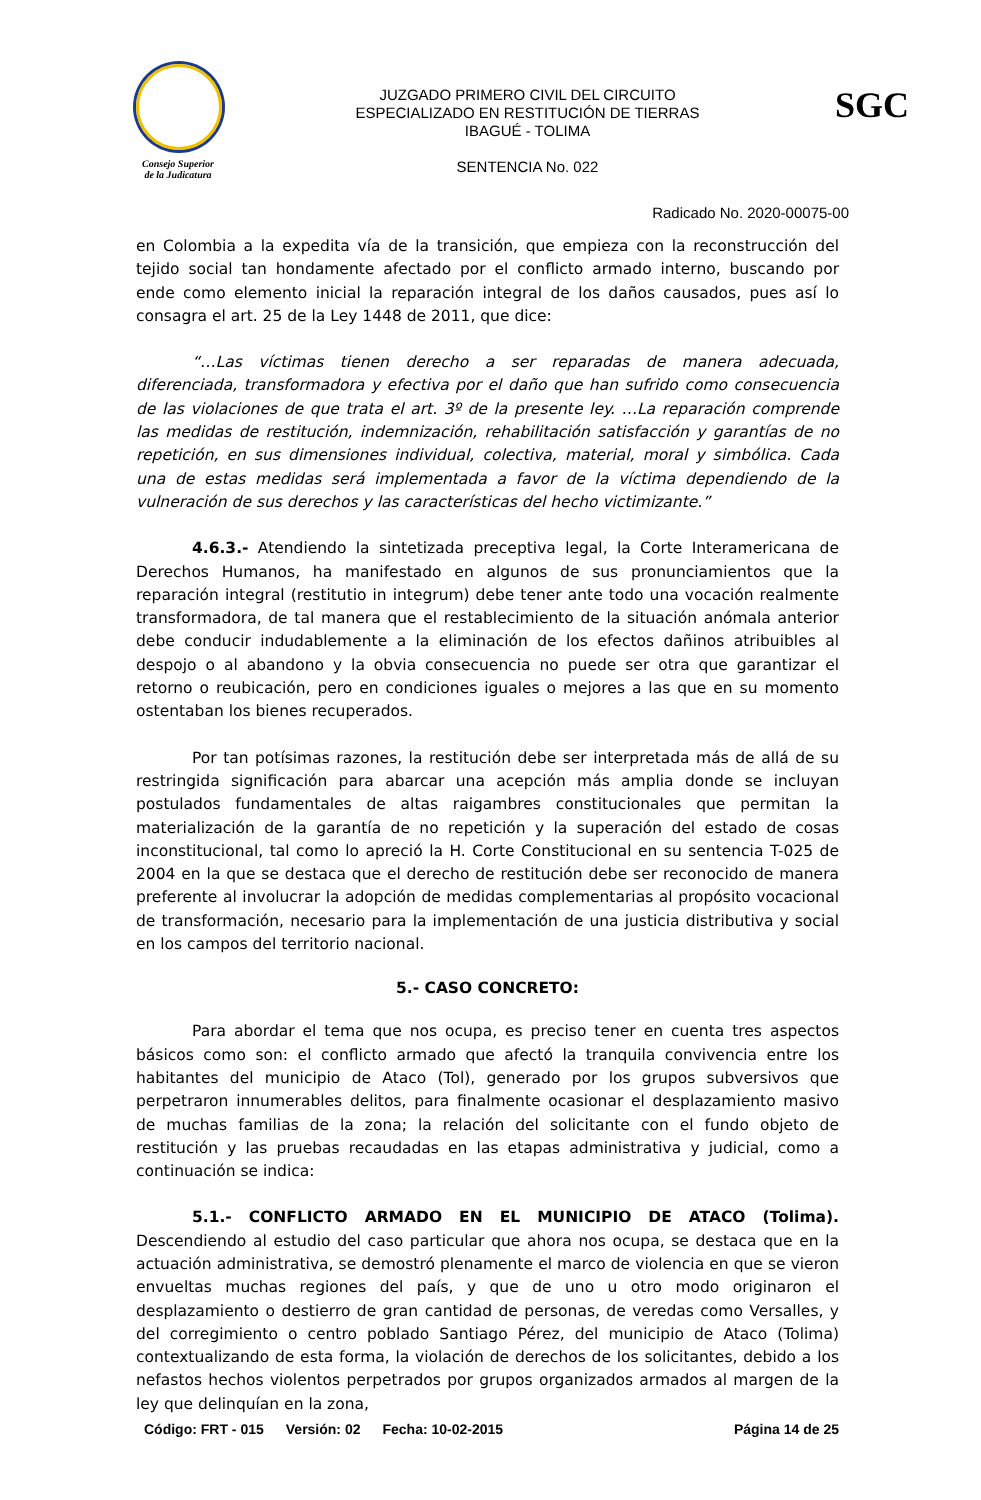Consejo Superior
de la Judicatura
JUZGADO PRIMERO CIVIL DEL CIRCUITO
ESPECIALIZADO EN RESTITUCIÓN DE TIERRAS
IBAGUÉ - TOLIMA
SENTENCIA No. 022
SGC
Radicado No. 2020-00075-00
en Colombia a la expedita vía de la transición, que empieza con la reconstrucción del tejido social tan hondamente afectado por el conflicto armado interno, buscando por ende como elemento inicial la reparación integral de los daños causados, pues así lo consagra el art. 25 de la Ley 1448 de 2011, que dice:
“…Las víctimas tienen derecho a ser reparadas de manera adecuada, diferenciada, transformadora y efectiva por el daño que han sufrido como consecuencia de las violaciones de que trata el art. 3º de la presente ley. …La reparación comprende las medidas de restitución, indemnización, rehabilitación satisfacción y garantías de no repetición, en sus dimensiones individual, colectiva, material, moral y simbólica. Cada una de estas medidas será implementada a favor de la víctima dependiendo de la vulneración de sus derechos y las características del hecho victimizante.”
4.6.3.- Atendiendo la sintetizada preceptiva legal, la Corte Interamericana de Derechos Humanos, ha manifestado en algunos de sus pronunciamientos que la reparación integral (restitutio in integrum) debe tener ante todo una vocación realmente transformadora, de tal manera que el restablecimiento de la situación anómala anterior debe conducir indudablemente a la eliminación de los efectos dañinos atribuibles al despojo o al abandono y la obvia consecuencia no puede ser otra que garantizar el retorno o reubicación, pero en condiciones iguales o mejores a las que en su momento ostentaban los bienes recuperados.
Por tan potísimas razones, la restitución debe ser interpretada más de allá de su restringida significación para abarcar una acepción más amplia donde se incluyan postulados fundamentales de altas raigambres constitucionales que permitan la materialización de la garantía de no repetición y la superación del estado de cosas inconstitucional, tal como lo apreció la H. Corte Constitucional en su sentencia T-025 de 2004 en la que se destaca que el derecho de restitución debe ser reconocido de manera preferente al involucrar la adopción de medidas complementarias al propósito vocacional de transformación, necesario para la implementación de una justicia distributiva y social en los campos del territorio nacional.
5.- CASO CONCRETO:
Para abordar el tema que nos ocupa, es preciso tener en cuenta tres aspectos básicos como son: el conflicto armado que afectó la tranquila convivencia entre los habitantes del municipio de Ataco (Tol), generado por los grupos subversivos que perpetraron innumerables delitos, para finalmente ocasionar el desplazamiento masivo de muchas familias de la zona; la relación del solicitante con el fundo objeto de restitución y las pruebas recaudadas en las etapas administrativa y judicial, como a continuación se indica:
5.1.- CONFLICTO ARMADO EN EL MUNICIPIO DE ATACO (Tolima). Descendiendo al estudio del caso particular que ahora nos ocupa, se destaca que en la actuación administrativa, se demostró plenamente el marco de violencia en que se vieron envueltas muchas regiones del país, y que de uno u otro modo originaron el desplazamiento o destierro de gran cantidad de personas, de veredas como Versalles, y del corregimiento o centro poblado Santiago Pérez, del municipio de Ataco (Tolima) contextualizando de esta forma, la violación de derechos de los solicitantes, debido a los nefastos hechos violentos perpetrados por grupos organizados armados al margen de la ley que delinquían en la zona,
Código: FRT - 015 Versión: 02 Fecha: 10-02-2015 Página 14 de 25